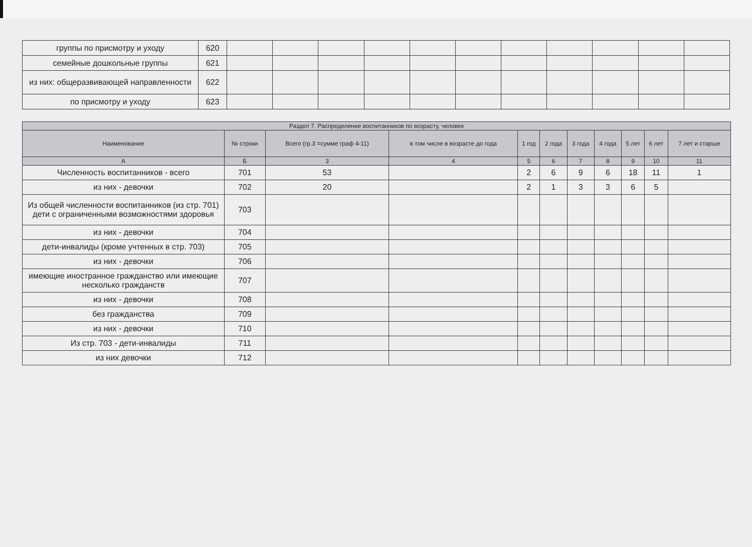| группы по присмотру и уходу | 620 | | | | | | | | | | | |
| семейные дошкольные группы | 621 | | | | | | | | | | | |
| из них: общеразвивающей направленности | 622 | | | | | | | | | | | |
| по присмотру и уходу | 623 | | | | | | | | | | | |
| Раздел 7. Распределение воспитанников по возрасту, человек | | | | | | | | | | |
| --- | --- | --- | --- | --- | --- | --- | --- | --- | --- | --- |
| Наименование | № строки | Всего (гр.3 =сумме граф 4-11) | в том числе в возрасте до года | 1 год | 2 года | 3 года | 4 года | 5 лет | 6 лет | 7 лет и старше |
| А | Б | 3 | 4 | 5 | 6 | 7 | 8 | 9 | 10 | 11 |
| Численность воспитанников - всего | 701 | 53 | | 2 | 6 | 9 | 6 | 18 | 11 | 1 |
| из них - девочки | 702 | 20 | | 2 | 1 | 3 | 3 | 6 | 5 | |
| Из общей численности воспитанников (из стр. 701) дети с ограниченными возможностями здоровья | 703 | | | | | | | | | |
| из них - девочки | 704 | | | | | | | | | |
| дети-инвалиды (кроме учтенных в стр. 703) | 705 | | | | | | | | | |
| из них - девочки | 706 | | | | | | | | | |
| имеющие иностранное гражданство или имеющие несколько гражданств | 707 | | | | | | | | | |
| из них - девочки | 708 | | | | | | | | | |
| без гражданства | 709 | | | | | | | | | |
| из них - девочки | 710 | | | | | | | | | |
| Из стр. 703 - дети-инвалиды | 711 | | | | | | | | | |
| из них девочки | 712 | | | | | | | | | |